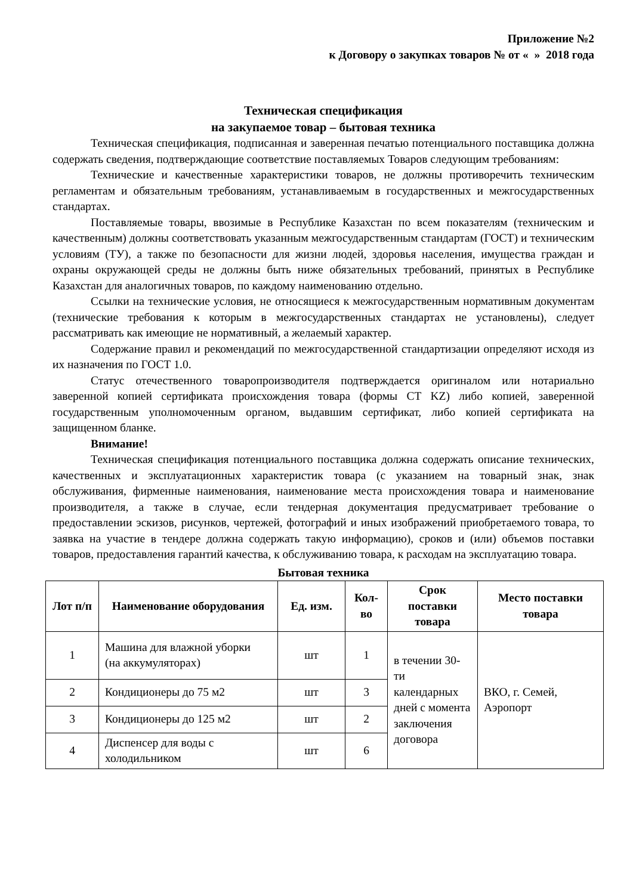Приложение №2
к Договору о закупках товаров № от « » 2018 года
Техническая спецификация
на закупаемое товар – бытовая техника
Техническая спецификация, подписанная и заверенная печатью потенциального поставщика должна содержать сведения, подтверждающие соответствие поставляемых Товаров следующим требованиям:
Технические и качественные характеристики товаров, не должны противоречить техническим регламентам и обязательным требованиям, устанавливаемым в государственных и межгосударственных стандартах.
Поставляемые товары, ввозимые в Республике Казахстан по всем показателям (техническим и качественным) должны соответствовать указанным межгосударственным стандартам (ГОСТ) и техническим условиям (ТУ), а также по безопасности для жизни людей, здоровья населения, имущества граждан и охраны окружающей среды не должны быть ниже обязательных требований, принятых в Республике Казахстан для аналогичных товаров, по каждому наименованию отдельно.
Ссылки на технические условия, не относящиеся к межгосударственным нормативным документам (технические требования к которым в межгосударственных стандартах не установлены), следует рассматривать как имеющие не нормативный, а желаемый характер.
Содержание правил и рекомендаций по межгосударственной стандартизации определяют исходя из их назначения по ГОСТ 1.0.
Статус отечественного товаропроизводителя подтверждается оригиналом или нотариально заверенной копией сертификата происхождения товара (формы СТ KZ) либо копией, заверенной государственным уполномоченным органом, выдавшим сертификат, либо копией сертификата на защищенном бланке.
Внимание!
Техническая спецификация потенциального поставщика должна содержать описание технических, качественных и эксплуатационных характеристик товара (с указанием на товарный знак, знак обслуживания, фирменные наименования, наименование места происхождения товара и наименование производителя, а также в случае, если тендерная документация предусматривает требование о предоставлении эскизов, рисунков, чертежей, фотографий и иных изображений приобретаемого товара, то заявка на участие в тендере должна содержать такую информацию), сроков и (или) объемов поставки товаров, предоставления гарантий качества, к обслуживанию товара, к расходам на эксплуатацию товара.
Бытовая техника
| Лот п/п | Наименование оборудования | Ед. изм. | Кол-во | Срок поставки товара | Место поставки товара |
| --- | --- | --- | --- | --- | --- |
| 1 | Машина для влажной уборки (на аккумуляторах) | шт | 1 | в течении 30-ти календарных дней с момента заключения договора | ВКО, г. Семей, Аэропорт |
| 2 | Кондиционеры до 75 м2 | шт | 3 | | |
| 3 | Кондиционеры до 125 м2 | шт | 2 | | |
| 4 | Диспенсер для воды с холодильником | шт | 6 | | |